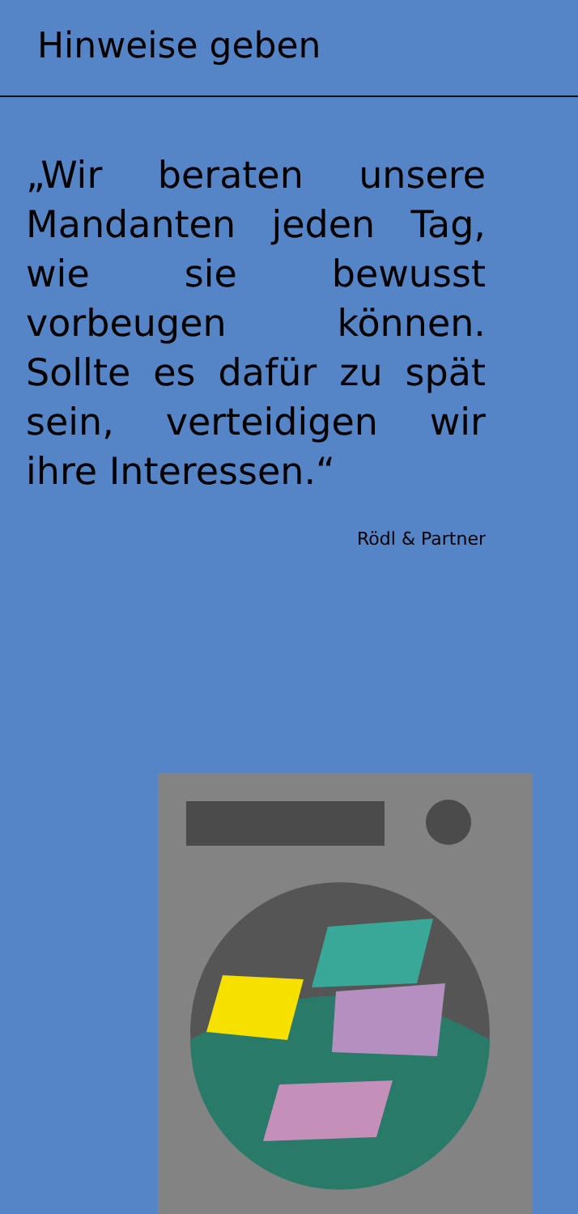Hinweise geben
„Wir beraten unsere Mandanten jeden Tag, wie sie bewusst vorbeugen können. Sollte es dafür zu spät sein, verteidigen wir ihre Interessen.“
Rödl & Partner